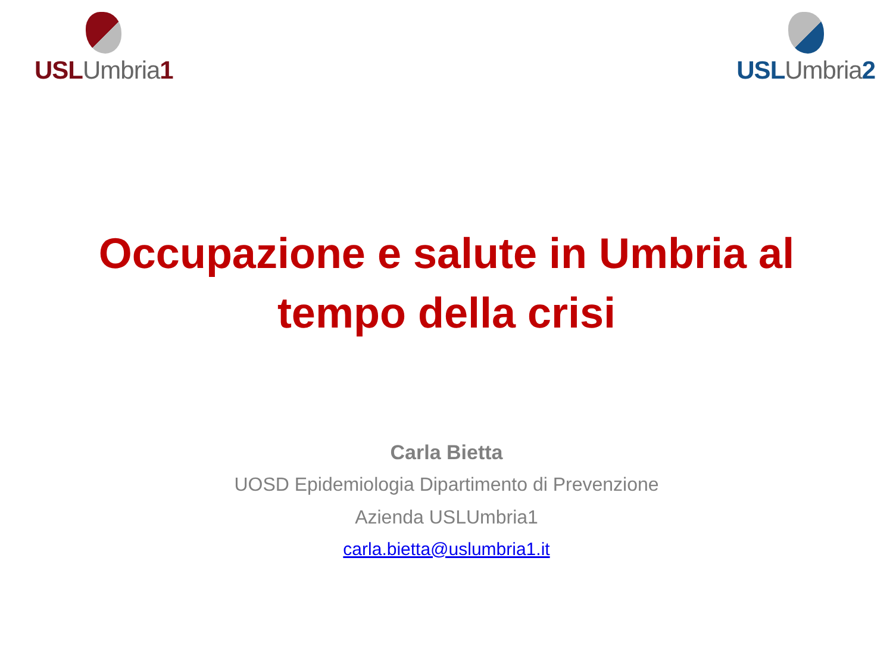USL Umbria 1 USL Umbria 2
Occupazione e salute in Umbria al
tempo della crisi
Carla Bietta
UOSD Epidemiologia Dipartimento di Prevenzione
Azienda USLUmbria1
carla.bietta@uslumbria1.it